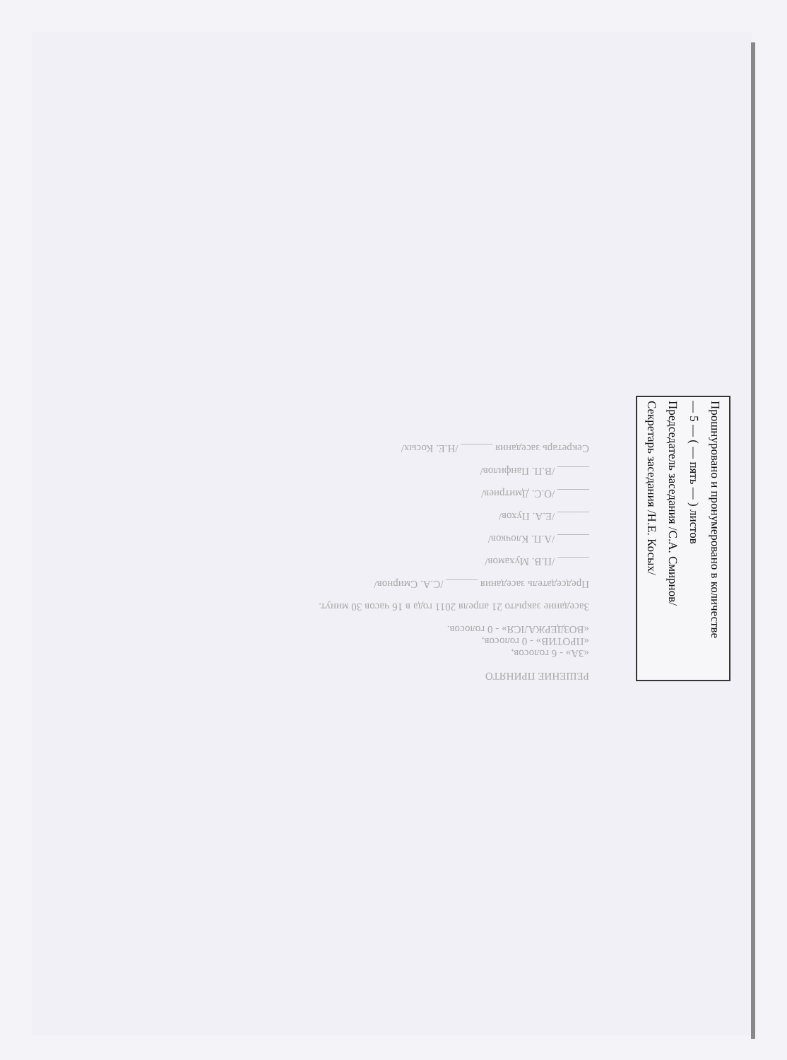РЕШЕНИЕ ПРИНЯТО
«ЗА» - 6 голосов,
«ПРОТИВ» - 0 голосов,
«ВОЗДЕРЖАЛСЯ» - 0 голосов.
Заседание закрыто 21 апреля 2011 года в 16 часов 30 минут.
Председатель заседания ______ /С.А. Смирнов/
______ /П.В. Мухамов/
______ /А.П. Клочков/
______ /Е.А. Пухов/
______ /О.С. Дмитриев/
______ /В.П. Панфилов/
Секретарь заседания ______ /Н.Е. Косых/
Прошнуровано и пронумеровано в количестве
— 5 — ( — пять — ) листов
Председатель заседания /С.А. Смирнов/
Секретарь заседания /Н.Е. Косых/